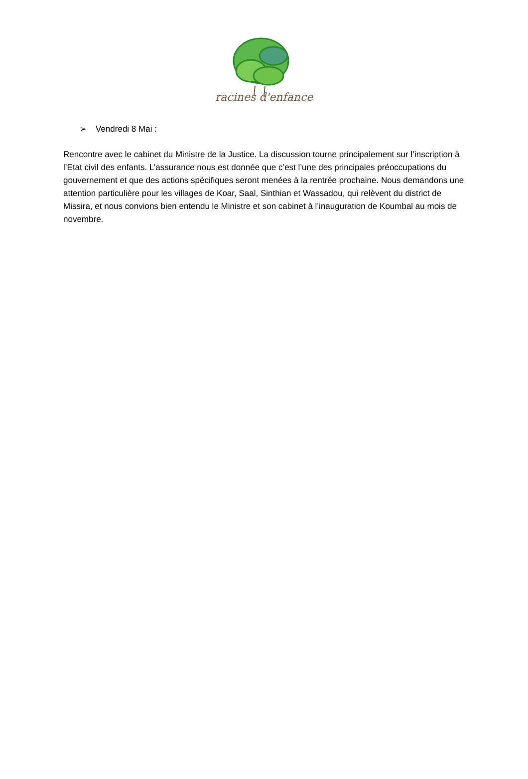racines d'enfance
➢ Vendredi 8 Mai :
Rencontre avec le cabinet du Ministre de la Justice. La discussion tourne principalement sur l’inscription à l’Etat civil des enfants. L’assurance nous est donnée que c’est l’une des principales préoccupations du gouvernement et que des actions spécifiques seront menées à la rentrée prochaine. Nous demandons une attention particulière pour les villages de Koar, Saal, Sinthian et Wassadou, qui relèvent du district de Missira, et nous convions bien entendu le Ministre et son cabinet à l’inauguration de Koumbal au mois de novembre.